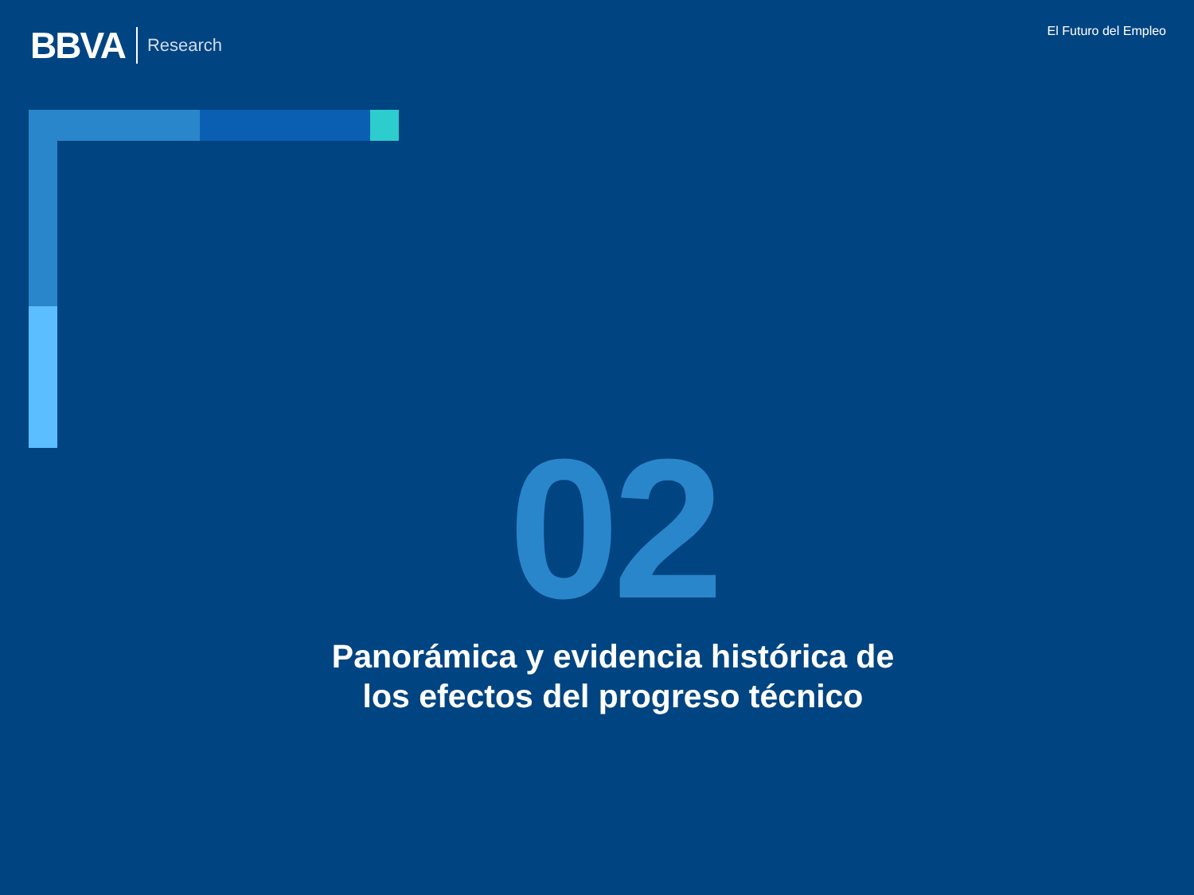BBVA Research
El Futuro del Empleo
02
Panorámica y evidencia histórica de los efectos del progreso técnico